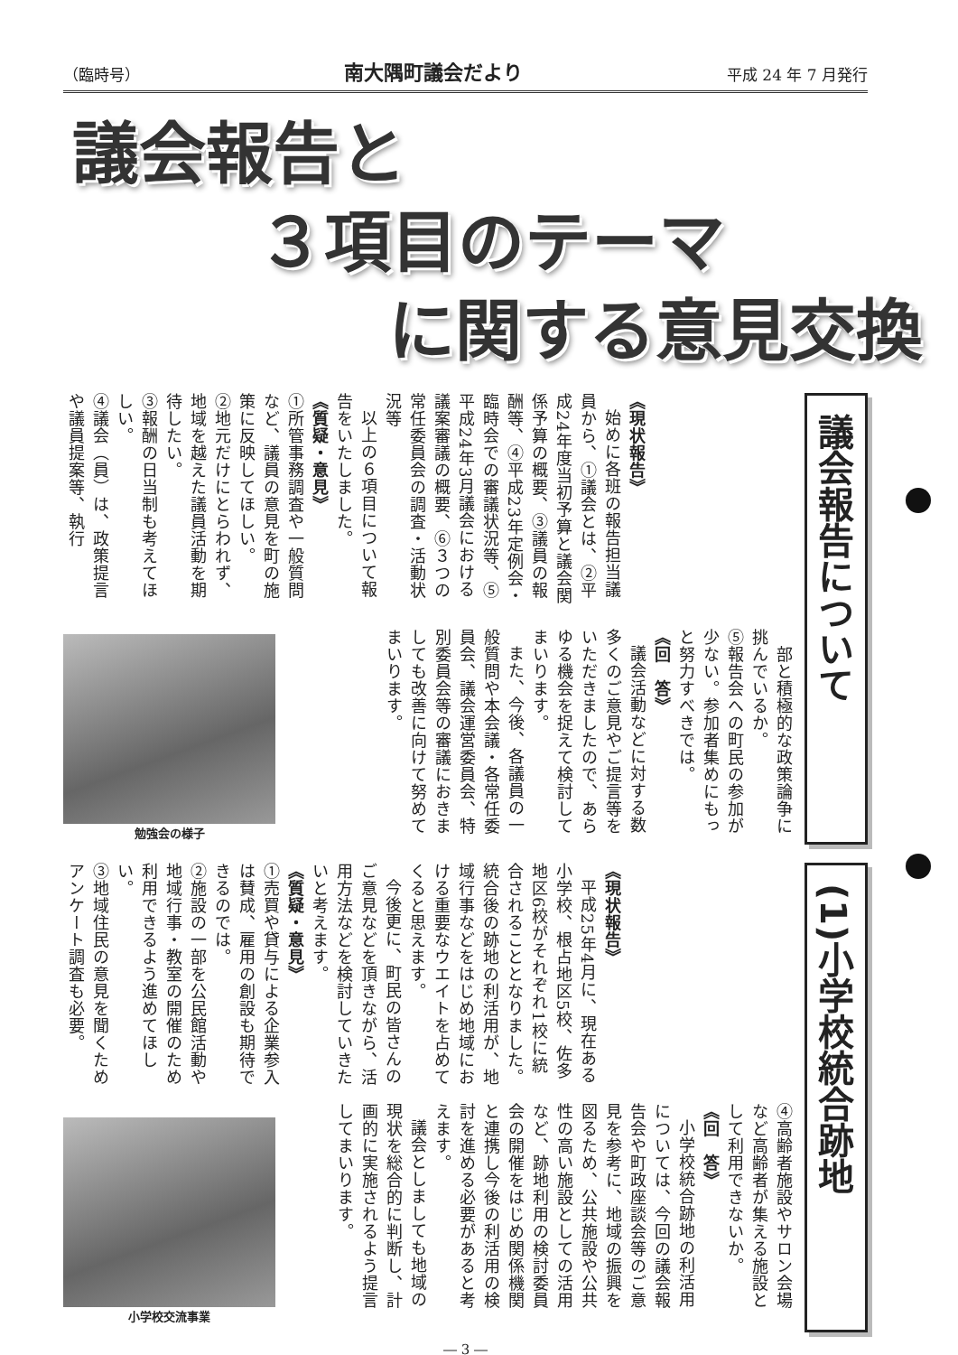（臨時号） 南大隅町議会だより 平成 24 年 7 月発行
議会報告と
３項目のテーマ
に関する意見交換
議会報告について
《現状報告》
始めに各班の報告担当議員から、①議会とは、②平成24年度当初予算と議会関係予算の概要、③議員の報酬等、④平成23年定例会・臨時会での審議状況等、⑤平成24年3月議会における議案審議の概要、⑥３つの常任委員会の調査・活動状況等
以上の６項目について報告をいたしました。
《質疑・意見》
①所管事務調査や一般質問など、議員の意見を町の施策に反映してほしい。
②地元だけにとらわれず、地域を越えた議員活動を期待したい。
③報酬の日当制も考えてほしい。
④議会（員）は、政策提言や議員提案等、執行
　部と積極的な政策論争に挑んでいるか。
⑤報告会への町民の参加が少ない。参加者集めにもっと努力すべきでは。
《回　答》
議会活動などに対する数多くのご意見やご提言等をいただきましたので、あらゆる機会を捉えて検討してまいります。
また、今後、各議員の一般質問や本会議・各常任委員会、議会運営委員会、特別委員会等の審議におきましても改善に向けて努めてまいります。
勉強会の様子
(1)小学校統合跡地
《現状報告》
平成25年4月に、現在ある小学校、根占地区5校、佐多地区6校がそれぞれ1校に統合されることとなりました。統合後の跡地の利活用が、地域行事などをはじめ地域における重要なウエイトを占めてくると思えます。
今後更に、町民の皆さんのご意見などを頂きながら、活用方法などを検討していきたいと考えます。
《質疑・意見》
①売買や貸与による企業参入は賛成、雇用の創設も期待できるのでは。
②施設の一部を公民館活動や地域行事・教室の開催のため利用できるよう進めてほしい。
③地域住民の意見を聞くためアンケート調査も必要。
④高齢者施設やサロン会場など高齢者が集える施設として利用できないか。
《回　答》
小学校統合跡地の利活用については、今回の議会報告会や町政座談会等のご意見を参考に、地域の振興を図るため、公共施設や公共性の高い施設としての活用など、跡地利用の検討委員会の開催をはじめ関係機関と連携し今後の利活用の検討を進める必要があると考えます。
議会としましても地域の現状を総合的に判断し、計画的に実施されるよう提言してまいります。
小学校交流事業
― 3 ―